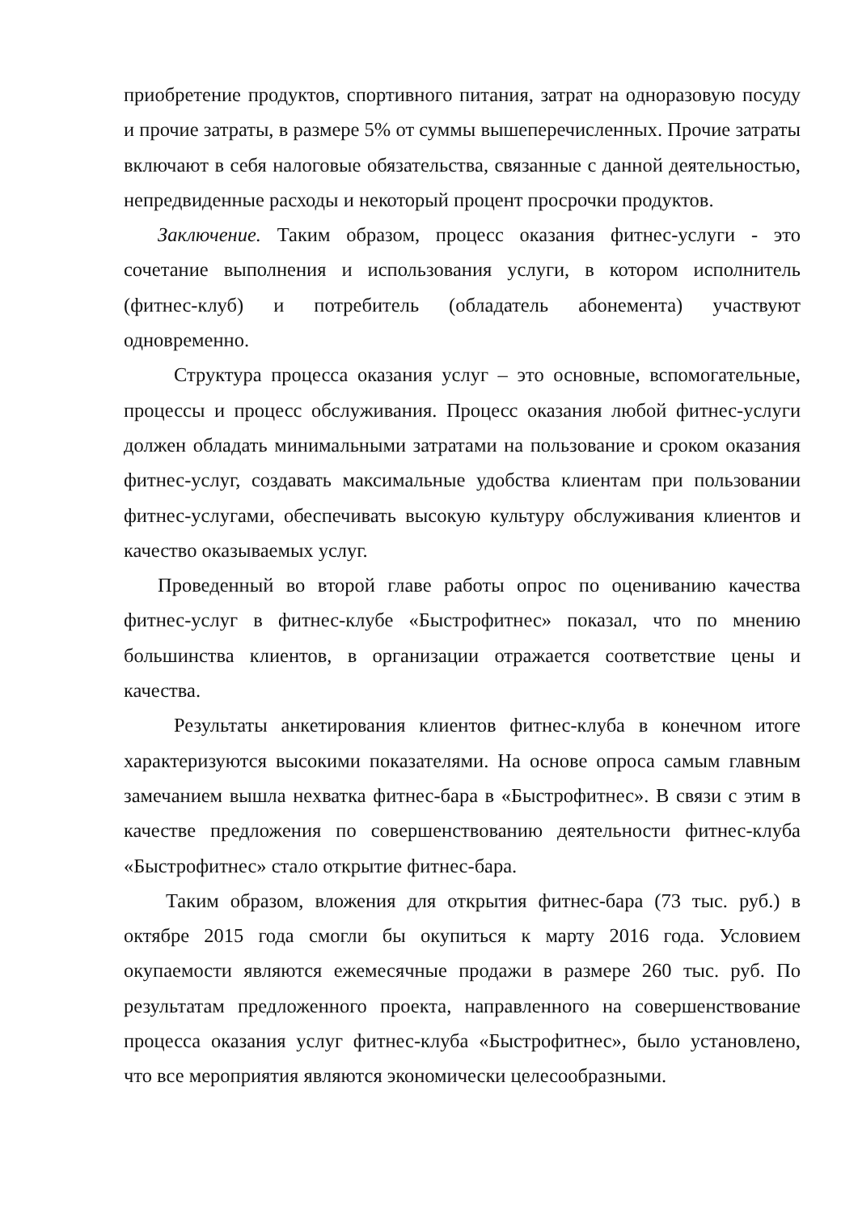приобретение продуктов, спортивного питания, затрат на одноразовую посуду и прочие затраты, в размере 5% от суммы вышеперечисленных. Прочие затраты включают в себя налоговые обязательства, связанные с данной деятельностью, непредвиденные расходы и некоторый процент просрочки продуктов.
Заключение. Таким образом, процесс оказания фитнес-услуги - это сочетание выполнения и использования услуги, в котором исполнитель (фитнес-клуб) и потребитель (обладатель абонемента) участвуют одновременно.
Структура процесса оказания услуг – это основные, вспомогательные, процессы и процесс обслуживания. Процесс оказания любой фитнес-услуги должен обладать минимальными затратами на пользование и сроком оказания фитнес-услуг, создавать максимальные удобства клиентам при пользовании фитнес-услугами, обеспечивать высокую культуру обслуживания клиентов и качество оказываемых услуг.
Проведенный во второй главе работы опрос по оцениванию качества фитнес-услуг в фитнес-клубе «Быстрофитнес» показал, что по мнению большинства клиентов, в организации отражается соответствие цены и качества.
Результаты анкетирования клиентов фитнес-клуба в конечном итоге характеризуются высокими показателями. На основе опроса самым главным замечанием вышла нехватка фитнес-бара в «Быстрофитнес». В связи с этим в качестве предложения по совершенствованию деятельности фитнес-клуба «Быстрофитнес» стало открытие фитнес-бара.
Таким образом, вложения для открытия фитнес-бара (73 тыс. руб.) в октябре 2015 года смогли бы окупиться к марту 2016 года. Условием окупаемости являются ежемесячные продажи в размере 260 тыс. руб. По результатам предложенного проекта, направленного на совершенствование процесса оказания услуг фитнес-клуба «Быстрофитнес», было установлено, что все мероприятия являются экономически целесообразными.